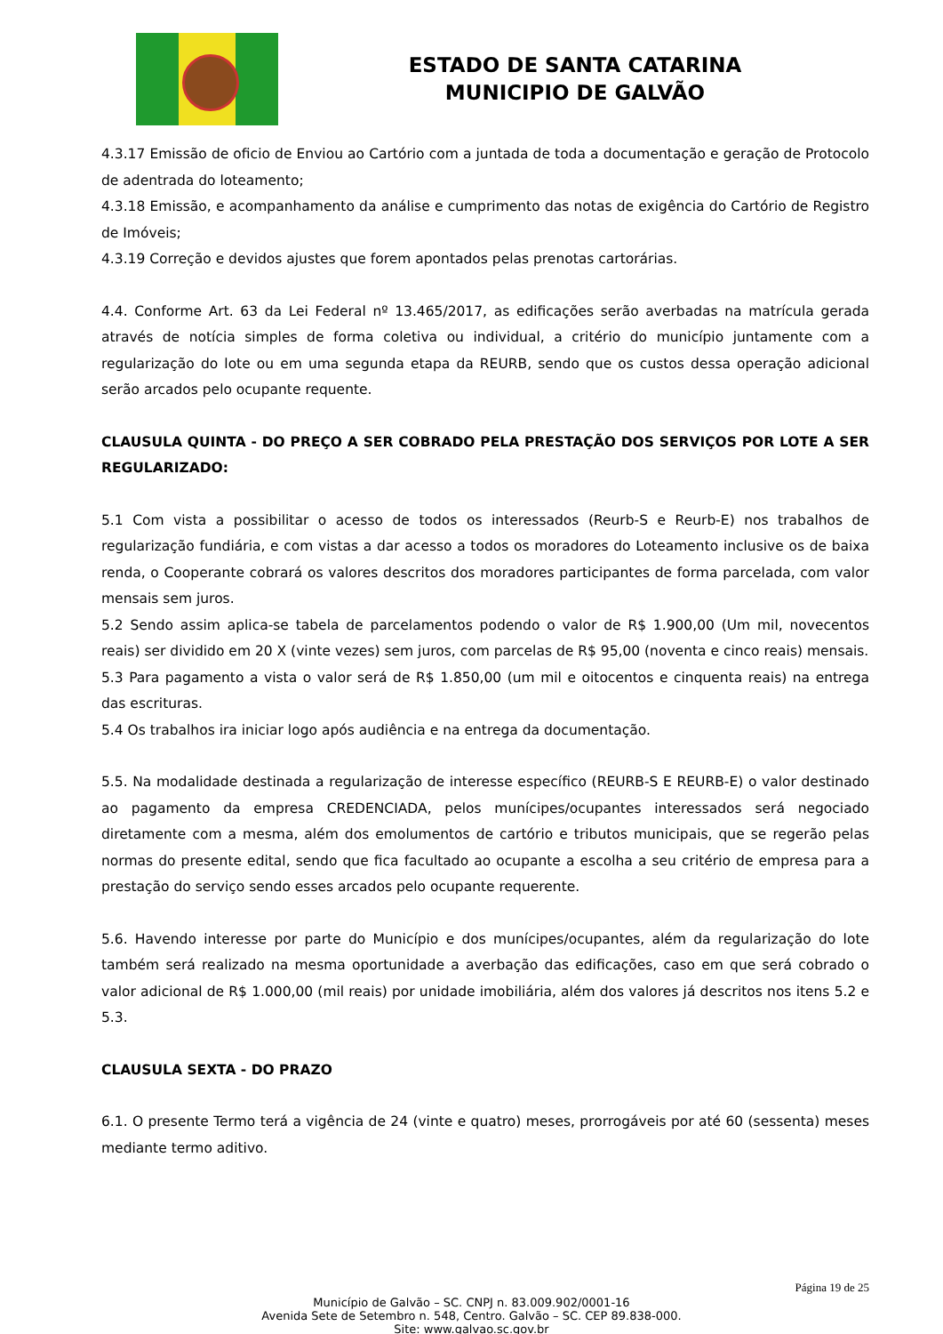ESTADO DE SANTA CATARINA
MUNICIPIO DE GALVÃO
4.3.17 Emissão de oficio de Enviou ao Cartório com a juntada de toda a documentação e geração de Protocolo de adentrada do loteamento;
4.3.18 Emissão, e acompanhamento da análise e cumprimento das notas de exigência do Cartório de Registro de Imóveis;
4.3.19 Correção e devidos ajustes que forem apontados pelas prenotas cartorárias.
4.4. Conforme Art. 63 da Lei Federal nº 13.465/2017, as edificações serão averbadas na matrícula gerada através de notícia simples de forma coletiva ou individual, a critério do município juntamente com a regularização do lote ou em uma segunda etapa da REURB, sendo que os custos dessa operação adicional serão arcados pelo ocupante requente.
CLAUSULA QUINTA - DO PREÇO A SER COBRADO PELA PRESTAÇÃO DOS SERVIÇOS POR LOTE A SER REGULARIZADO:
5.1 Com vista a possibilitar o acesso de todos os interessados (Reurb-S e Reurb-E) nos trabalhos de regularização fundiária, e com vistas a dar acesso a todos os moradores do Loteamento inclusive os de baixa renda, o Cooperante cobrará os valores descritos dos moradores participantes de forma parcelada, com valor mensais sem juros.
5.2 Sendo assim aplica-se tabela de parcelamentos podendo o valor de R$ 1.900,00 (Um mil, novecentos reais) ser dividido em 20 X (vinte vezes) sem juros, com parcelas de R$ 95,00 (noventa e cinco reais) mensais.
5.3 Para pagamento a vista o valor será de R$ 1.850,00 (um mil e oitocentos e cinquenta reais) na entrega das escrituras.
5.4 Os trabalhos ira iniciar logo após audiência e na entrega da documentação.
5.5. Na modalidade destinada a regularização de interesse específico (REURB-S E REURB-E) o valor destinado ao pagamento da empresa CREDENCIADA, pelos munícipes/ocupantes interessados será negociado diretamente com a mesma, além dos emolumentos de cartório e tributos municipais, que se regerão pelas normas do presente edital, sendo que fica facultado ao ocupante a escolha a seu critério de empresa para a prestação do serviço sendo esses arcados pelo ocupante requerente.
5.6. Havendo interesse por parte do Município e dos munícipes/ocupantes, além da regularização do lote também será realizado na mesma oportunidade a averbação das edificações, caso em que será cobrado o valor adicional de R$ 1.000,00 (mil reais) por unidade imobiliária, além dos valores já descritos nos itens 5.2 e 5.3.
CLAUSULA SEXTA - DO PRAZO
6.1. O presente Termo terá a vigência de 24 (vinte e quatro) meses, prorrogáveis por até 60 (sessenta) meses mediante termo aditivo.
Página 19 de 25
Município de Galvão – SC. CNPJ n. 83.009.902/0001-16
Avenida Sete de Setembro n. 548, Centro. Galvão – SC. CEP 89.838-000.
Site: www.galvao.sc.gov.br